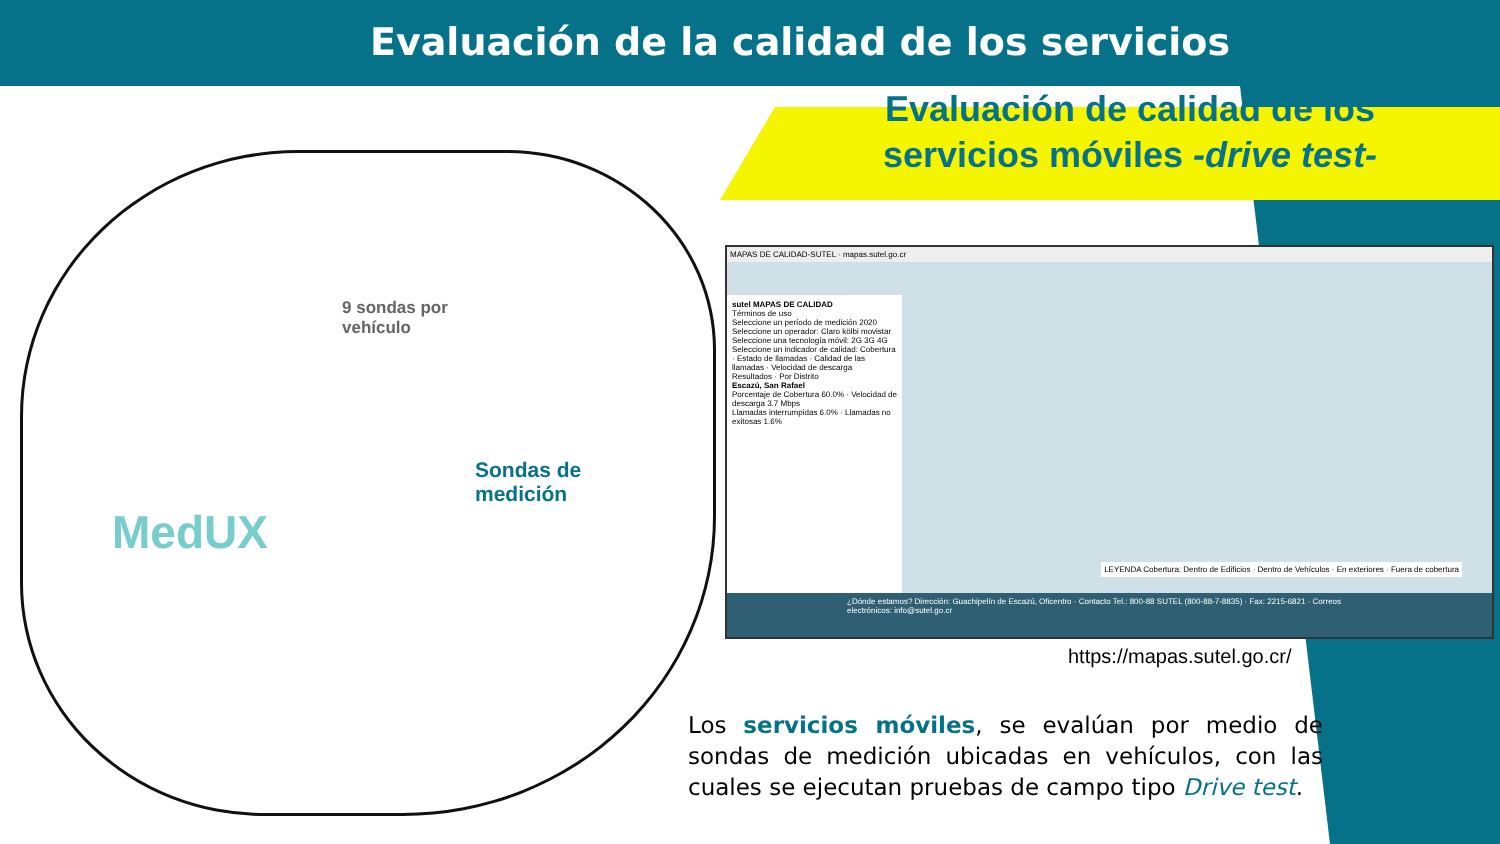Evaluación de la calidad de los servicios
Evaluación de calidad de los servicios móviles -drive test-
9 sondas por
vehículo
Sondas de
medición
MedUX
MAPAS DE CALIDAD-SUTEL · mapas.sutel.go.cr
sutel MAPAS DE CALIDAD
Términos de uso
Seleccione un período de medición 2020
Seleccione un operador: Claro kölbi movistar
Seleccione una tecnología móvil: 2G 3G 4G
Seleccione un indicador de calidad: Cobertura · Estado de llamadas · Calidad de las llamadas · Velocidad de descarga
Resultados · Por Distrito
Escazú, San Rafael
Porcentaje de Cobertura 60.0% · Velocidad de descarga 3.7 Mbps
Llamadas interrumpidas 6.0% · Llamadas no exitosas 1.6%
LEYENDA Cobertura: Dentro de Edificios · Dentro de Vehículos · En exteriores · Fuera de cobertura
¿Dónde estamos? Dirección: Guachipelín de Escazú, Oficentro · Contacto Tel.: 800-88 SUTEL (800-88-7-8835) · Fax: 2215-6821 · Correos electrónicos: info@sutel.go.cr
https://mapas.sutel.go.cr/
Los servicios móviles, se evalúan por medio de sondas de medición ubicadas en vehículos, con las cuales se ejecutan pruebas de campo tipo Drive test.